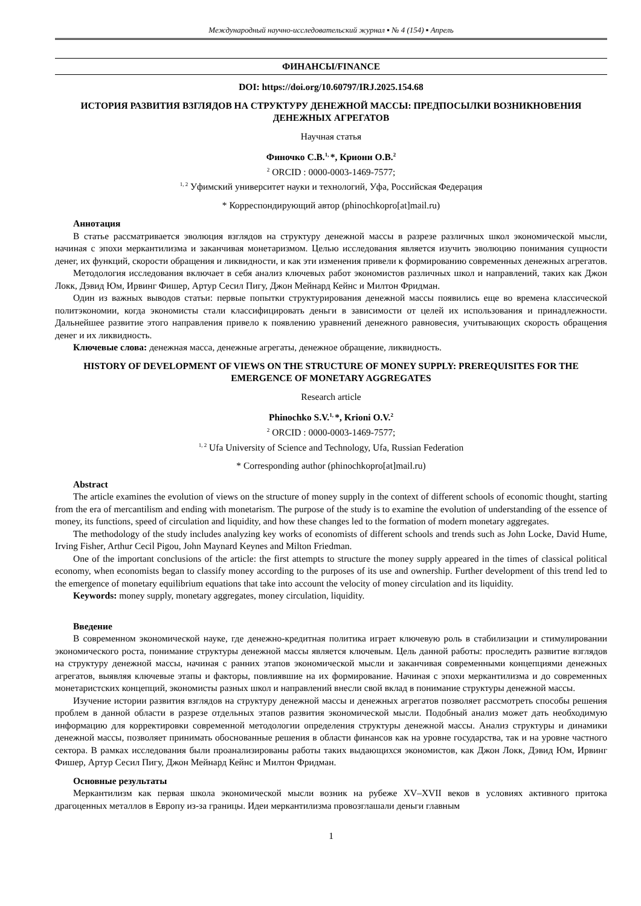Международный научно-исследовательский журнал ▪ № 4 (154) ▪ Апрель
ФИНАНСЫ/FINANCE
DOI: https://doi.org/10.60797/IRJ.2025.154.68
ИСТОРИЯ РАЗВИТИЯ ВЗГЛЯДОВ НА СТРУКТУРУ ДЕНЕЖНОЙ МАССЫ: ПРЕДПОСЫЛКИ ВОЗНИКНОВЕНИЯ ДЕНЕЖНЫХ АГРЕГАТОВ
Научная статья
Финочко С.В.<sup>1,</sup>*, Криони О.В.<sup>2</sup>
<sup>2</sup> ORCID : 0000-0003-1469-7577;
<sup>1, 2</sup> Уфимский университет науки и технологий, Уфа, Российская Федерация
* Корреспондирующий автор (phinochkopro[at]mail.ru)
Аннотация
В статье рассматривается эволюция взглядов на структуру денежной массы в разрезе различных школ экономической мысли, начиная с эпохи меркантилизма и заканчивая монетаризмом. Целью исследования является изучить эволюцию понимания сущности денег, их функций, скорости обращения и ликвидности, и как эти изменения привели к формированию современных денежных агрегатов.
Методология исследования включает в себя анализ ключевых работ экономистов различных школ и направлений, таких как Джон Локк, Дэвид Юм, Ирвинг Фишер, Артур Сесил Пигу, Джон Мейнард Кейнс и Милтон Фридман.
Один из важных выводов статьи: первые попытки структурирования денежной массы появились еще во времена классической политэкономии, когда экономисты стали классифицировать деньги в зависимости от целей их использования и принадлежности. Дальнейшее развитие этого направления привело к появлению уравнений денежного равновесия, учитывающих скорость обращения денег и их ликвидность.
Ключевые слова: денежная масса, денежные агрегаты, денежное обращение, ликвидность.
HISTORY OF DEVELOPMENT OF VIEWS ON THE STRUCTURE OF MONEY SUPPLY: PREREQUISITES FOR THE EMERGENCE OF MONETARY AGGREGATES
Research article
Phinochko S.V.<sup>1,</sup>*, Krioni O.V.<sup>2</sup>
<sup>2</sup> ORCID : 0000-0003-1469-7577;
<sup>1, 2</sup> Ufa University of Science and Technology, Ufa, Russian Federation
* Corresponding author (phinochkopro[at]mail.ru)
Abstract
The article examines the evolution of views on the structure of money supply in the context of different schools of economic thought, starting from the era of mercantilism and ending with monetarism. The purpose of the study is to examine the evolution of understanding of the essence of money, its functions, speed of circulation and liquidity, and how these changes led to the formation of modern monetary aggregates.
The methodology of the study includes analyzing key works of economists of different schools and trends such as John Locke, David Hume, Irving Fisher, Arthur Cecil Pigou, John Maynard Keynes and Milton Friedman.
One of the important conclusions of the article: the first attempts to structure the money supply appeared in the times of classical political economy, when economists began to classify money according to the purposes of its use and ownership. Further development of this trend led to the emergence of monetary equilibrium equations that take into account the velocity of money circulation and its liquidity.
Keywords: money supply, monetary aggregates, money circulation, liquidity.
Введение
В современном экономической науке, где денежно-кредитная политика играет ключевую роль в стабилизации и стимулировании экономического роста, понимание структуры денежной массы является ключевым. Цель данной работы: проследить развитие взглядов на структуру денежной массы, начиная с ранних этапов экономической мысли и заканчивая современными концепциями денежных агрегатов, выявляя ключевые этапы и факторы, повлиявшие на их формирование. Начиная с эпохи меркантилизма и до современных монетаристских концепций, экономисты разных школ и направлений внесли свой вклад в понимание структуры денежной массы.
Изучение истории развития взглядов на структуру денежной массы и денежных агрегатов позволяет рассмотреть способы решения проблем в данной области в разрезе отдельных этапов развития экономической мысли. Подобный анализ может дать необходимую информацию для корректировки современной методологии определения структуры денежной массы. Анализ структуры и динамики денежной массы, позволяет принимать обоснованные решения в области финансов как на уровне государства, так и на уровне частного сектора. В рамках исследования были проанализированы работы таких выдающихся экономистов, как Джон Локк, Дэвид Юм, Ирвинг Фишер, Артур Сесил Пигу, Джон Мейнард Кейнс и Милтон Фридман.
Основные результаты
Меркантилизм как первая школа экономической мысли возник на рубеже XV–XVII веков в условиях активного притока драгоценных металлов в Европу из-за границы. Идеи меркантилизма провозглашали деньги главным
1